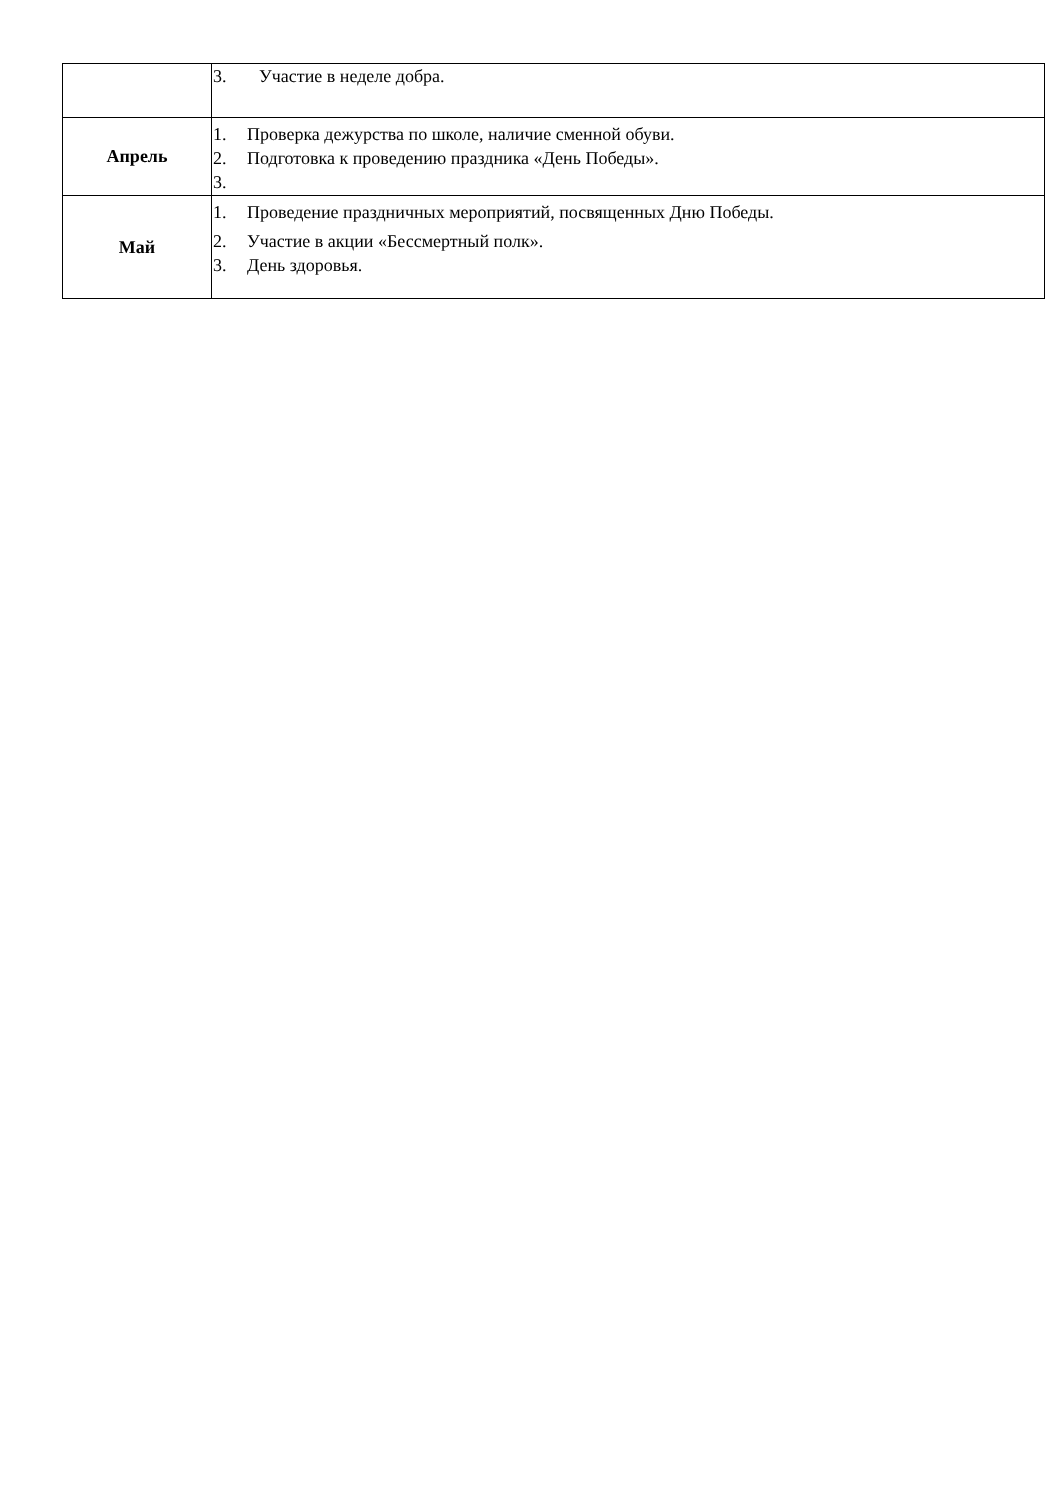| | 3. Участие в неделе добра. |
| Апрель | 1. Проверка дежурства по школе, наличие сменной обуви. 2. Подготовка к проведению праздника «День Победы». 3. |
| Май | 1. Проведение праздничных мероприятий, посвященных Дню Победы. 2. Участие в акции «Бессмертный полк». 3. День здоровья. |